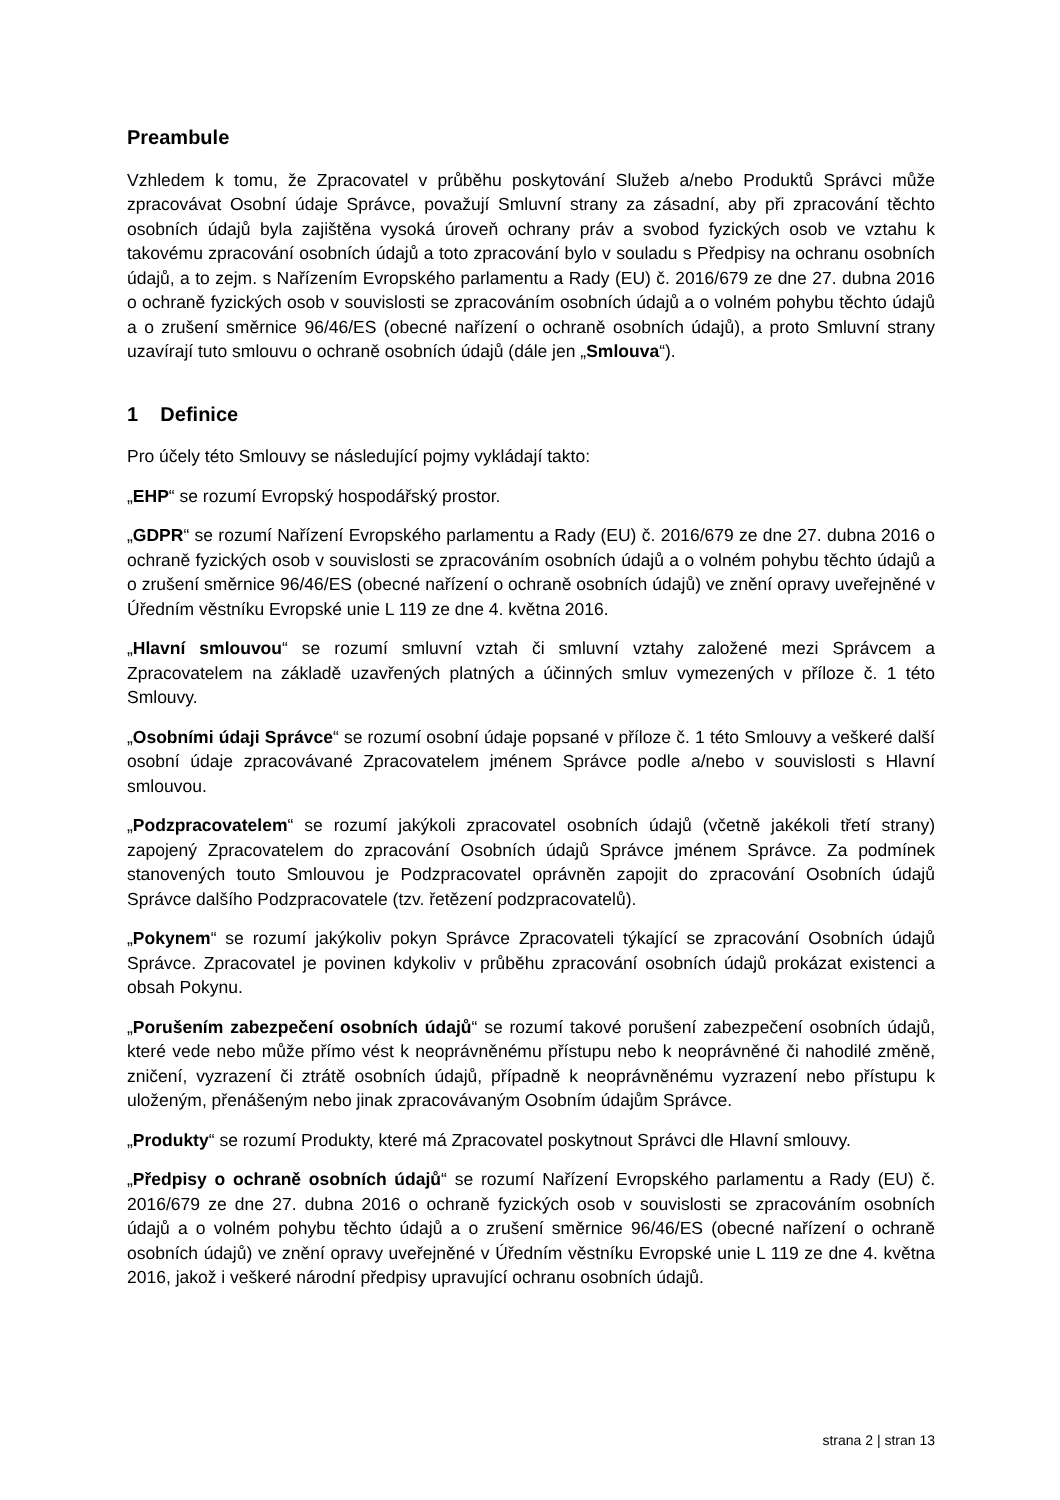Preambule
Vzhledem k tomu, že Zpracovatel v průběhu poskytování Služeb a/nebo Produktů Správci může zpracovávat Osobní údaje Správce, považují Smluvní strany za zásadní, aby při zpracování těchto osobních údajů byla zajištěna vysoká úroveň ochrany práv a svobod fyzických osob ve vztahu k takovému zpracování osobních údajů a toto zpracování bylo v souladu s Předpisy na ochranu osobních údajů, a to zejm. s Nařízením Evropského parlamentu a Rady (EU) č. 2016/679 ze dne 27. dubna 2016 o ochraně fyzických osob v souvislosti se zpracováním osobních údajů a o volném pohybu těchto údajů a o zrušení směrnice 96/46/ES (obecné nařízení o ochraně osobních údajů), a proto Smluvní strany uzavírají tuto smlouvu o ochraně osobních údajů (dále jen „Smlouva“).
1 Definice
Pro účely této Smlouvy se následující pojmy vykládají takto:
„EHP“ se rozumí Evropský hospodářský prostor.
„GDPR“ se rozumí Nařízení Evropského parlamentu a Rady (EU) č. 2016/679 ze dne 27. dubna 2016 o ochraně fyzických osob v souvislosti se zpracováním osobních údajů a o volném pohybu těchto údajů a o zrušení směrnice 96/46/ES (obecné nařízení o ochraně osobních údajů) ve znění opravy uveřejněné v Úředním věstníku Evropské unie L 119 ze dne 4. května 2016.
„Hlavní smlouvou“ se rozumí smluvní vztah či smluvní vztahy založené mezi Správcem a Zpracovatelem na základě uzavřených platných a účinných smluv vymezených v příloze č. 1 této Smlouvy.
„Osobními údaji Správce“ se rozumí osobní údaje popsané v příloze č. 1 této Smlouvy a veškeré další osobní údaje zpracovávané Zpracovatelem jménem Správce podle a/nebo v souvislosti s Hlavní smlouvou.
„Podzpracovatelem“ se rozumí jakýkoli zpracovatel osobních údajů (včetně jakékoli třetí strany) zapojený Zpracovatelem do zpracování Osobních údajů Správce jménem Správce. Za podmínek stanovených touto Smlouvou je Podzpracovatel oprávněn zapojit do zpracování Osobních údajů Správce dalšího Podzpracovatele (tzv. řetězení podzpracovatelů).
„Pokynem“ se rozumí jakýkoliv pokyn Správce Zpracovateli týkající se zpracování Osobních údajů Správce. Zpracovatel je povinen kdykoliv v průběhu zpracování osobních údajů prokázat existenci a obsah Pokynu.
„Porušením zabezpečení osobních údajů“ se rozumí takové porušení zabezpečení osobních údajů, které vede nebo může přímo vést k neoprávněnému přístupu nebo k neoprávněné či nahodilé změně, zničení, vyzrazení či ztrátě osobních údajů, případně k neoprávněnému vyzrazení nebo přístupu k uloženým, přenášeným nebo jinak zpracovávaným Osobním údajům Správce.
„Produkty“ se rozumí Produkty, které má Zpracovatel poskytnout Správci dle Hlavní smlouvy.
„Předpisy o ochraně osobních údajů“ se rozumí Nařízení Evropského parlamentu a Rady (EU) č. 2016/679 ze dne 27. dubna 2016 o ochraně fyzických osob v souvislosti se zpracováním osobních údajů a o volném pohybu těchto údajů a o zrušení směrnice 96/46/ES (obecné nařízení o ochraně osobních údajů) ve znění opravy uveřejněné v Úředním věstníku Evropské unie L 119 ze dne 4. května 2016, jakož i veškeré národní předpisy upravující ochranu osobních údajů.
strana 2 | stran 13